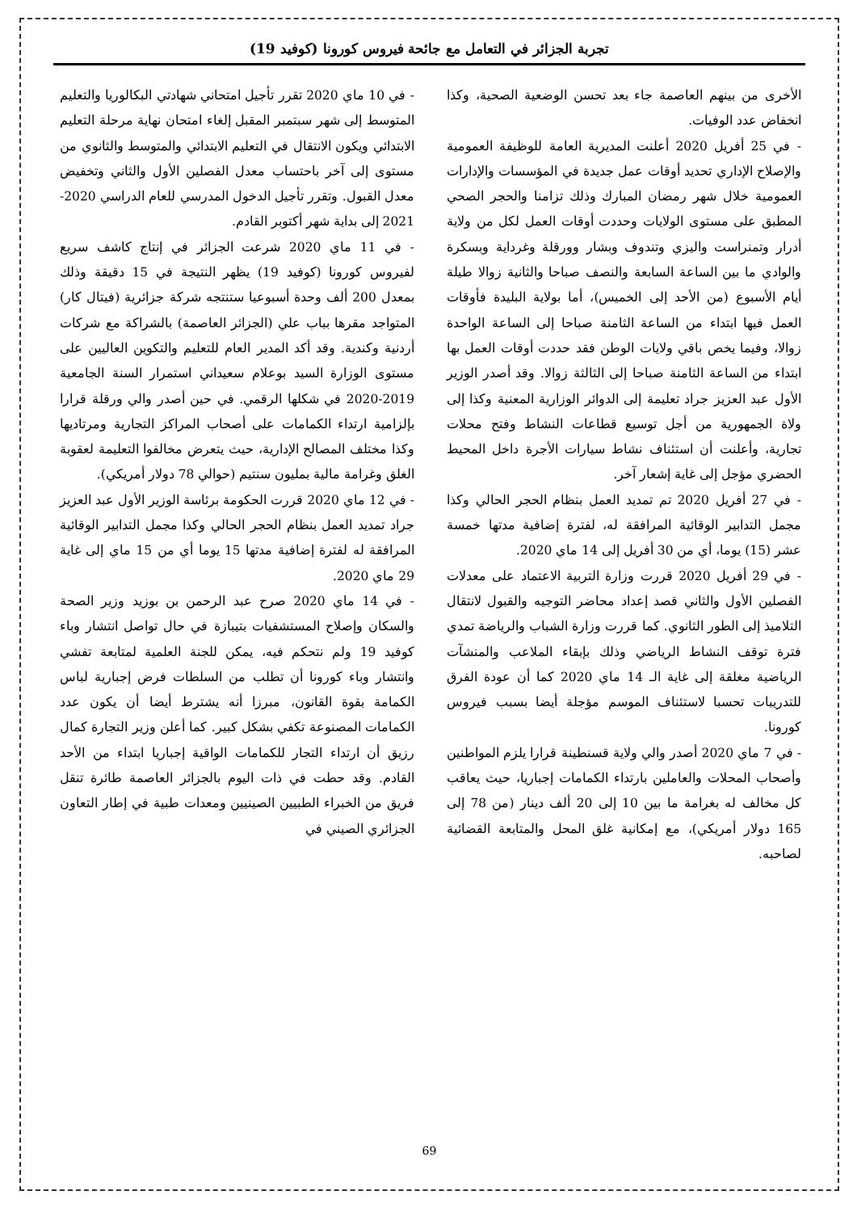تجربة الجزائر في التعامل مع جائحة فيروس كورونا (كوفيد 19)
الأخرى من بينهم العاصمة جاء بعد تحسن الوضعية الصحية، وكذا انخفاض عدد الوفيات.
- في 25 أفريل 2020 أعلنت المديرية العامة للوظيفة العمومية والإصلاح الإداري تحديد أوقات عمل جديدة في المؤسسات والإدارات العمومية خلال شهر رمضان المبارك وذلك تزامنا والحجر الصحي المطبق على مستوى الولايات وحددت أوقات العمل لكل من ولاية أدرار وتمنراست واليزي وتندوف وبشار وورقلة وغرداية وبسكرة والوادي ما بين الساعة السابعة والنصف صباحا والثانية زوالا طيلة أيام الأسبوع (من الأحد إلى الخميس)، أما بولاية البليدة فأوقات العمل فيها ابتداء من الساعة الثامنة صباحا إلى الساعة الواحدة زوالا، وفيما يخص باقي ولايات الوطن فقد حددت أوقات العمل بها ابتداء من الساعة الثامنة صباحا إلى الثالثة زوالا. وقد أصدر الوزير الأول عبد العزيز جراد تعليمة إلى الدوائر الوزارية المعنية وكذا إلى ولاة الجمهورية من أجل توسيع قطاعات النشاط وفتح محلات تجارية، وأعلنت أن استئناف نشاط سيارات الأجرة داخل المحيط الحضري مؤجل إلى غاية إشعار آخر.
- في 27 أفريل 2020 تم تمديد العمل بنظام الحجر الحالي وكذا مجمل التدابير الوقائية المرافقة له، لفترة إضافية مدتها خمسة عشر (15) يوما، أي من 30 أفريل إلى 14 ماي 2020.
- في 29 أفريل 2020 قررت وزارة التربية الاعتماد على معدلات الفصلين الأول والثاني قصد إعداد محاضر التوجيه والقبول لانتقال التلاميذ إلى الطور الثانوي. كما قررت وزارة الشباب والرياضة تمدي فترة توقف النشاط الرياضي وذلك بإبقاء الملاعب والمنشآت الرياضية مغلقة إلى غاية الـ 14 ماي 2020 كما أن عودة الفرق للتدريبات تحسبا لاستئناف الموسم مؤجلة أيضا بسبب فيروس كورونا.
- في 7 ماي 2020 أصدر والي ولاية قسنطينة قرارا يلزم المواطنين وأصحاب المحلات والعاملين بارتداء الكمامات إجباريا، حيث يعاقب كل مخالف له بغرامة ما بين 10 إلى 20 ألف دينار (من 78 إلى 165 دولار أمريكي)، مع إمكانية غلق المحل والمتابعة القضائية لصاحبه.
- في 10 ماي 2020 تقرر تأجيل امتحاني شهادتي البكالوريا والتعليم المتوسط إلى شهر سبتمبر المقبل إلغاء امتحان نهاية مرحلة التعليم الابتدائي ويكون الانتقال في التعليم الابتدائي والمتوسط والثانوي من مستوى إلى آخر باحتساب معدل الفصلين الأول والثاني وتخفيض معدل القبول. وتقرر تأجيل الدخول المدرسي للعام الدراسي 2020-2021 إلى بداية شهر أكتوبر القادم.
- في 11 ماي 2020 شرعت الجزائر في إنتاج كاشف سريع لفيروس كورونا (كوفيد 19) يظهر النتيجة في 15 دقيقة وذلك بمعدل 200 ألف وحدة أسبوعيا ستنتجه شركة جزائرية (فيتال كار) المتواجد مقرها بباب علي (الجزائر العاصمة) بالشراكة مع شركات أردنية وكندية. وقد أكد المدير العام للتعليم والتكوين العاليين على مستوى الوزارة السيد بوعلام سعيداني استمرار السنة الجامعية 2019-2020 في شكلها الرقمي. في حين أصدر والي ورقلة قرارا بإلزامية ارتداء الكمامات على أصحاب المراكز التجارية ومرتاديها وكذا مختلف المصالح الإدارية، حيث يتعرض مخالفوا التعليمة لعقوبة الغلق وغرامة مالية بمليون سنتيم (حوالي 78 دولار أمريكي).
- في 12 ماي 2020 قررت الحكومة برئاسة الوزير الأول عبد العزيز جراد تمديد العمل بنظام الحجر الحالي وكذا مجمل التدابير الوقائية المرافقة له لفترة إضافية مدتها 15 يوما أي من 15 ماي إلى غاية 29 ماي 2020.
- في 14 ماي 2020 صرح عبد الرحمن بن بوزيد وزير الصحة والسكان وإصلاح المستشفيات بتيبازة في حال تواصل انتشار وباء كوفيد 19 ولم نتحكم فيه، يمكن للجنة العلمية لمتابعة تفشي وانتشار وباء كورونا أن تطلب من السلطات فرض إجبارية لباس الكمامة بقوة القانون، مبرزا أنه يشترط أيضا أن يكون عدد الكمامات المصنوعة تكفي بشكل كبير. كما أعلن وزير التجارة كمال رزيق أن ارتداء التجار للكمامات الواقية إجباريا ابتداء من الأحد القادم. وقد حطت في ذات اليوم بالجزائر العاصمة طائرة تنقل فريق من الخبراء الطبيين الصينيين ومعدات طبية في إطار التعاون الجزائري الصيني في
69